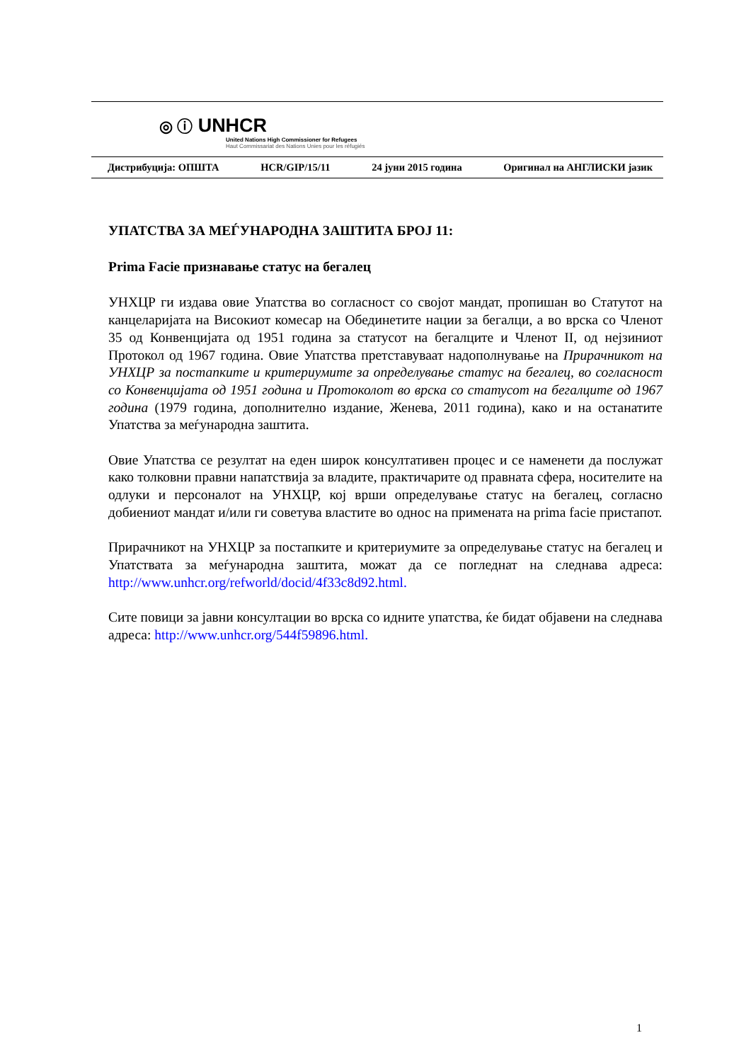◎ ⓘ UNHCR
United Nations High Commissioner for Refugees
Haut Commissariat des Nations Unies pour les réfugiés
Дистрибуција: ОПШТА HCR/GIP/15/11 24 јуни 2015 година Оригинал на АНГЛИСКИ јазик
УПАТСТВА ЗА МЕЃУНАРОДНА ЗАШТИТА БРОЈ 11:
Prima Facie признавање статус на бегалец
УНХЦР ги издава овие Упатства во согласност со својот мандат, пропишан во Статутот на канцеларијата на Високиот комесар на Обединетите нации за бегалци, а во врска со Членот 35 од Конвенцијата од 1951 година за статусот на бегалците и Членот II, од нејзиниот Протокол од 1967 година. Овие Упатства претставуваат надополнување на Прирачникот на УНХЦР за постапките и критериумите за определување статус на бегалец, во согласност со Конвенцијата од 1951 година и Протоколот во врска со статусот на бегалците од 1967 година (1979 година, дополнително издание, Женева, 2011 година), како и на останатите Упатства за меѓународна заштита.
Овие Упатства се резултат на еден широк консултативен процес и се наменети да послужат како толковни правни напатствија за владите, практичарите од правната сфера, носителите на одлуки и персоналот на УНХЦР, кој врши определување статус на бегалец, согласно добиениот мандат и/или ги советува властите во однос на примената на prima facie пристапот.
Прирачникот на УНХЦР за постапките и критериумите за определување статус на бегалец и Упатствата за меѓународна заштита, можат да се погледнат на следнава адреса: http://www.unhcr.org/refworld/docid/4f33c8d92.html.
Сите повици за јавни консултации во врска со идните упатства, ќе бидат објавени на следнава адреса: http://www.unhcr.org/544f59896.html.
1